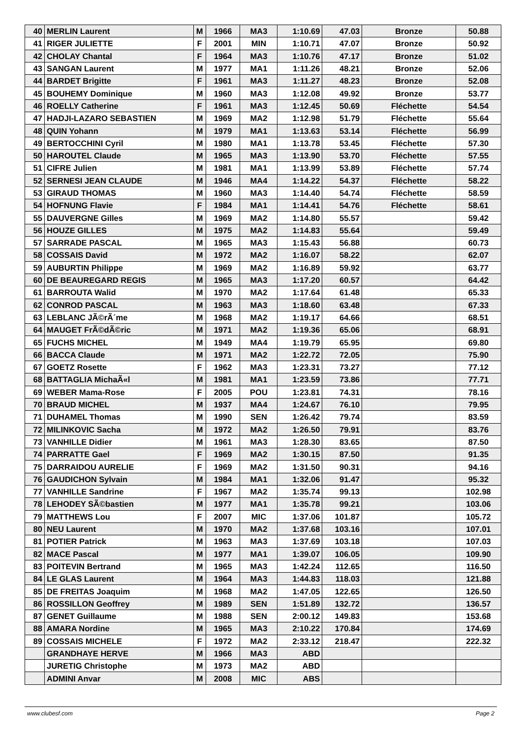| 40 | MERLIN Laurent | M | 1966 | MA3 | 1:10.69 | 47.03 | Bronze | 50.88 |
| 41 | RIGER JULIETTE | F | 2001 | MIN | 1:10.71 | 47.07 | Bronze | 50.92 |
| 42 | CHOLAY Chantal | F | 1964 | MA3 | 1:10.76 | 47.17 | Bronze | 51.02 |
| 43 | SANGAN Laurent | M | 1977 | MA1 | 1:11.26 | 48.21 | Bronze | 52.06 |
| 44 | BARDET Brigitte | F | 1961 | MA3 | 1:11.27 | 48.23 | Bronze | 52.08 |
| 45 | BOUHEMY Dominique | M | 1960 | MA3 | 1:12.08 | 49.92 | Bronze | 53.77 |
| 46 | ROELLY Catherine | F | 1961 | MA3 | 1:12.45 | 50.69 | Fléchette | 54.54 |
| 47 | HADJI-LAZARO SEBASTIEN | M | 1969 | MA2 | 1:12.98 | 51.79 | Fléchette | 55.64 |
| 48 | QUIN Yohann | M | 1979 | MA1 | 1:13.63 | 53.14 | Fléchette | 56.99 |
| 49 | BERTOCCHINI Cyril | M | 1980 | MA1 | 1:13.78 | 53.45 | Fléchette | 57.30 |
| 50 | HAROUTEL Claude | M | 1965 | MA3 | 1:13.90 | 53.70 | Fléchette | 57.55 |
| 51 | CIFRE Julien | M | 1981 | MA1 | 1:13.99 | 53.89 | Fléchette | 57.74 |
| 52 | SERNESI JEAN CLAUDE | M | 1946 | MA4 | 1:14.22 | 54.37 | Fléchette | 58.22 |
| 53 | GIRAUD THOMAS | M | 1960 | MA3 | 1:14.40 | 54.74 | Fléchette | 58.59 |
| 54 | HOFNUNG Flavie | F | 1984 | MA1 | 1:14.41 | 54.76 | Fléchette | 58.61 |
| 55 | DAUVERGNE Gilles | M | 1969 | MA2 | 1:14.80 | 55.57 | | 59.42 |
| 56 | HOUZE GILLES | M | 1975 | MA2 | 1:14.83 | 55.64 | | 59.49 |
| 57 | SARRADE PASCAL | M | 1965 | MA3 | 1:15.43 | 56.88 | | 60.73 |
| 58 | COSSAIS David | M | 1972 | MA2 | 1:16.07 | 58.22 | | 62.07 |
| 59 | AUBURTIN Philippe | M | 1969 | MA2 | 1:16.89 | 59.92 | | 63.77 |
| 60 | DE BEAUREGARD REGIS | M | 1965 | MA3 | 1:17.20 | 60.57 | | 64.42 |
| 61 | BARROUTA Walid | M | 1970 | MA2 | 1:17.64 | 61.48 | | 65.33 |
| 62 | CONROD PASCAL | M | 1963 | MA3 | 1:18.60 | 63.48 | | 67.33 |
| 63 | LEBLANC JÃ©rÃ´me | M | 1968 | MA2 | 1:19.17 | 64.66 | | 68.51 |
| 64 | MAUGET FrÃ©dÃ©ric | M | 1971 | MA2 | 1:19.36 | 65.06 | | 68.91 |
| 65 | FUCHS MICHEL | M | 1949 | MA4 | 1:19.79 | 65.95 | | 69.80 |
| 66 | BACCA Claude | M | 1971 | MA2 | 1:22.72 | 72.05 | | 75.90 |
| 67 | GOETZ Rosette | F | 1962 | MA3 | 1:23.31 | 73.27 | | 77.12 |
| 68 | BATTAGLIA MichaÃ«l | M | 1981 | MA1 | 1:23.59 | 73.86 | | 77.71 |
| 69 | WEBER Mama-Rose | F | 2005 | POU | 1:23.81 | 74.31 | | 78.16 |
| 70 | BRAUD MICHEL | M | 1937 | MA4 | 1:24.67 | 76.10 | | 79.95 |
| 71 | DUHAMEL Thomas | M | 1990 | SEN | 1:26.42 | 79.74 | | 83.59 |
| 72 | MILINKOVIC Sacha | M | 1972 | MA2 | 1:26.50 | 79.91 | | 83.76 |
| 73 | VANHILLE Didier | M | 1961 | MA3 | 1:28.30 | 83.65 | | 87.50 |
| 74 | PARRATTE Gael | F | 1969 | MA2 | 1:30.15 | 87.50 | | 91.35 |
| 75 | DARRAIDOU AURELIE | F | 1969 | MA2 | 1:31.50 | 90.31 | | 94.16 |
| 76 | GAUDICHON Sylvain | M | 1984 | MA1 | 1:32.06 | 91.47 | | 95.32 |
| 77 | VANHILLE Sandrine | F | 1967 | MA2 | 1:35.74 | 99.13 | | 102.98 |
| 78 | LEHODEY SÃ©bastien | M | 1977 | MA1 | 1:35.78 | 99.21 | | 103.06 |
| 79 | MATTHEWS Lou | F | 2007 | MIC | 1:37.06 | 101.87 | | 105.72 |
| 80 | NEU Laurent | M | 1970 | MA2 | 1:37.68 | 103.16 | | 107.01 |
| 81 | POTIER Patrick | M | 1963 | MA3 | 1:37.69 | 103.18 | | 107.03 |
| 82 | MACE Pascal | M | 1977 | MA1 | 1:39.07 | 106.05 | | 109.90 |
| 83 | POITEVIN Bertrand | M | 1965 | MA3 | 1:42.24 | 112.65 | | 116.50 |
| 84 | LE GLAS Laurent | M | 1964 | MA3 | 1:44.83 | 118.03 | | 121.88 |
| 85 | DE FREITAS Joaquim | M | 1968 | MA2 | 1:47.05 | 122.65 | | 126.50 |
| 86 | ROSSILLON Geoffrey | M | 1989 | SEN | 1:51.89 | 132.72 | | 136.57 |
| 87 | GENET Guillaume | M | 1988 | SEN | 2:00.12 | 149.83 | | 153.68 |
| 88 | AMARA Nordine | M | 1965 | MA3 | 2:10.22 | 170.84 | | 174.69 |
| 89 | COSSAIS MICHELE | F | 1972 | MA2 | 2:33.12 | 218.47 | | 222.32 |
| | GRANDHAYE HERVE | M | 1966 | MA3 | ABD | | | |
| | JURETIG Christophe | M | 1973 | MA2 | ABD | | | |
| | ADMINI Anvar | M | 2008 | MIC | ABS | | | |
www.clubesf.com Page 2